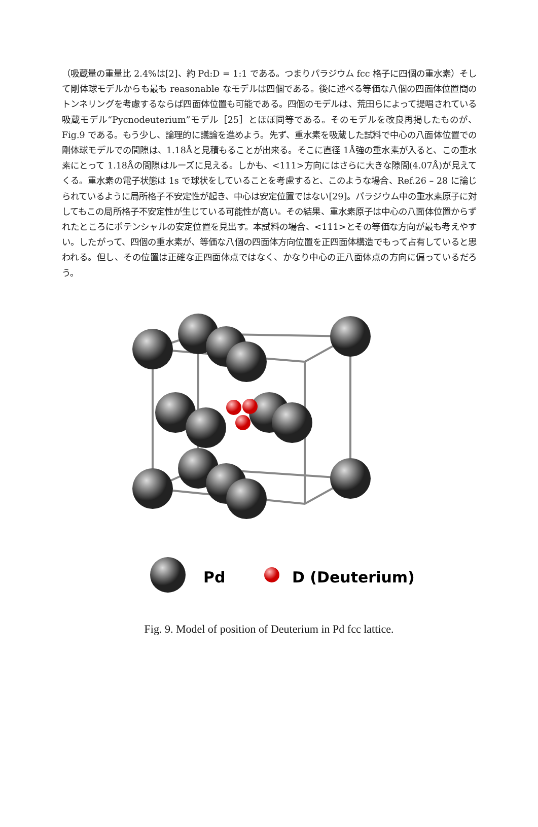（吸蔵量の重量比 2.4%は[2]、約 Pd:D = 1:1 である。つまりパラジウム fcc 格子に四個の重水素）そして剛体球モデルからも最も reasonable なモデルは四個である。後に述べる等価な八個の四面体位置間のトンネリングを考慮するならば四面体位置も可能である。四個のモデルは、荒田らによって提唱されている吸蔵モデル“Pycnodeuterium”モデル［25］とほぼ同等である。そのモデルを改良再掲したものが、Fig.9 である。もう少し、論理的に議論を進めよう。先ず、重水素を吸蔵した試料で中心の八面体位置での剛体球モデルでの間隙は、1.18Åと見積もることが出来る。そこに直径 1Å強の重水素が入ると、この重水素にとって 1.18Åの間隙はルーズに見える。しかも、<111>方向にはさらに大きな隙間(4.07Å)が見えてくる。重水素の電子状態は 1s で球状をしていることを考慮すると、このような場合、Ref.26 – 28 に論じられているように局所格子不安定性が起き、中心は安定位置ではない[29]。パラジウム中の重水素原子に対してもこの局所格子不安定性が生じている可能性が高い。その結果、重水素原子は中心の八面体位置からずれたところにポテンシャルの安定位置を見出す。本試料の場合、<111>とその等価な方向が最も考えやすい。したがって、四個の重水素が、等価な八個の四面体方向位置を正四面体構造でもって占有していると思われる。但し、その位置は正確な正四面体点ではなく、かなり中心の正八面体点の方向に偏っているだろう。
Pd
D (Deuterium)
Fig. 9. Model of position of Deuterium in Pd fcc lattice.